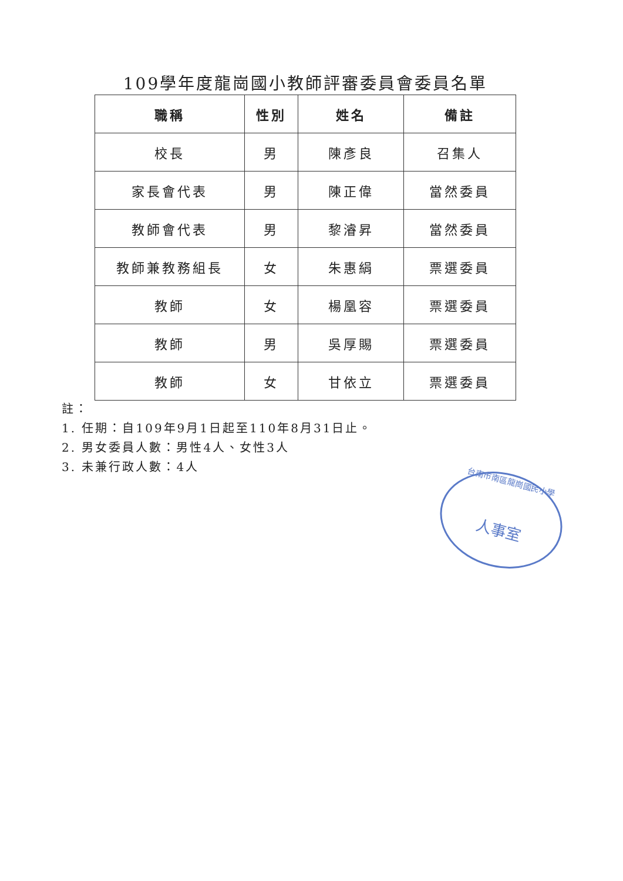109學年度龍崗國小教師評審委員會委員名單
| 職稱 | 性別 | 姓名 | 備註 |
| --- | --- | --- | --- |
| 校長 | 男 | 陳彥良 | 召集人 |
| 家長會代表 | 男 | 陳正偉 | 當然委員 |
| 教師會代表 | 男 | 黎濬昇 | 當然委員 |
| 教師兼教務組長 | 女 | 朱惠絹 | 票選委員 |
| 教師 | 女 | 楊凰容 | 票選委員 |
| 教師 | 男 | 吳厚賜 | 票選委員 |
| 教師 | 女 | 甘依立 | 票選委員 |
註：
1. 任期：自109年9月1日起至110年8月31日止。
2. 男女委員人數：男性4人、女性3人
3. 未兼行政人數：4人
台南市南區龍崗國民小學
人事室